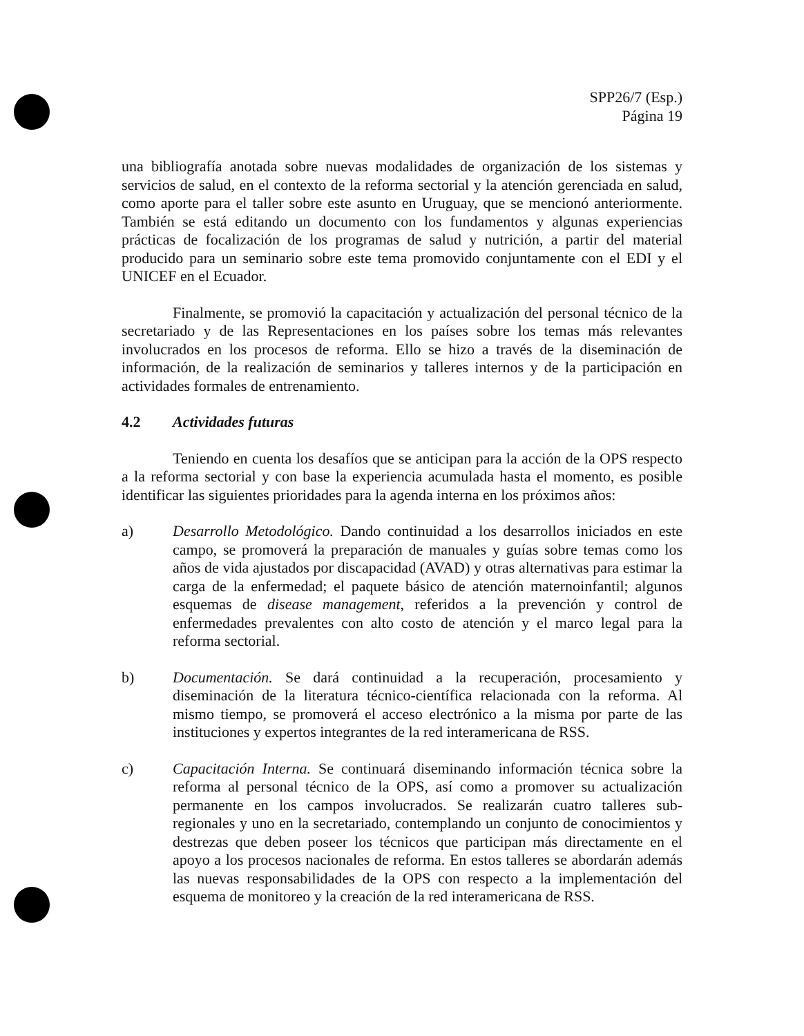SPP26/7 (Esp.)
Página 19
una bibliografía anotada sobre nuevas modalidades de organización de los sistemas y servicios de salud, en el contexto de la reforma sectorial y la atención gerenciada en salud, como aporte para el taller sobre este asunto en Uruguay, que se mencionó anteriormente. También se está editando un documento con los fundamentos y algunas experiencias prácticas de focalización de los programas de salud y nutrición, a partir del material producido para un seminario sobre este tema promovido conjuntamente con el EDI y el UNICEF en el Ecuador.
Finalmente, se promovió la capacitación y actualización del personal técnico de la secretariado y de las Representaciones en los países sobre los temas más relevantes involucrados en los procesos de reforma. Ello se hizo a través de la diseminación de información, de la realización de seminarios y talleres internos y de la participación en actividades formales de entrenamiento.
4.2 Actividades futuras
Teniendo en cuenta los desafíos que se anticipan para la acción de la OPS respecto a la reforma sectorial y con base la experiencia acumulada hasta el momento, es posible identificar las siguientes prioridades para la agenda interna en los próximos años:
a) Desarrollo Metodológico. Dando continuidad a los desarrollos iniciados en este campo, se promoverá la preparación de manuales y guías sobre temas como los años de vida ajustados por discapacidad (AVAD) y otras alternativas para estimar la carga de la enfermedad; el paquete básico de atención maternoinfantil; algunos esquemas de disease management, referidos a la prevención y control de enfermedades prevalentes con alto costo de atención y el marco legal para la reforma sectorial.
b) Documentación. Se dará continuidad a la recuperación, procesamiento y diseminación de la literatura técnico-científica relacionada con la reforma. Al mismo tiempo, se promoverá el acceso electrónico a la misma por parte de las instituciones y expertos integrantes de la red interamericana de RSS.
c) Capacitación Interna. Se continuará diseminando información técnica sobre la reforma al personal técnico de la OPS, así como a promover su actualización permanente en los campos involucrados. Se realizarán cuatro talleres sub-regionales y uno en la secretariado, contemplando un conjunto de conocimientos y destrezas que deben poseer los técnicos que participan más directamente en el apoyo a los procesos nacionales de reforma. En estos talleres se abordarán además las nuevas responsabilidades de la OPS con respecto a la implementación del esquema de monitoreo y la creación de la red interamericana de RSS.